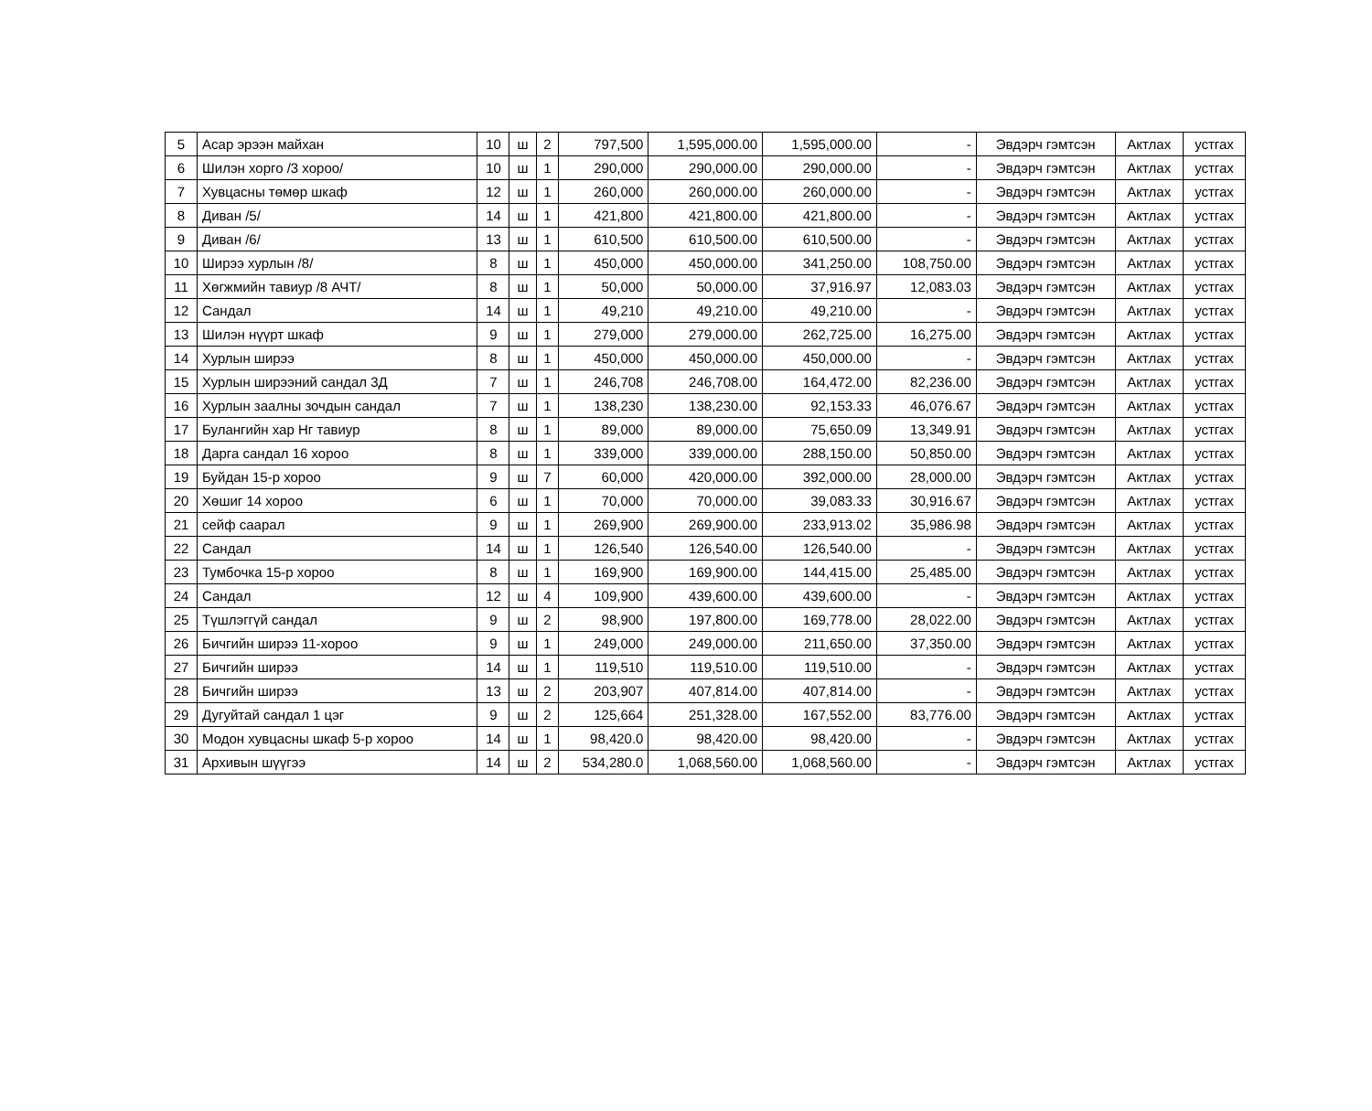| 5 | Асар эрээн майхан | 10 | ш | 2 | 797,500 | 1,595,000.00 | 1,595,000.00 | - | Эвдэрч гэмтсэн | Актлах | устгах |
| 6 | Шилэн хорго /3 хороо/ | 10 | ш | 1 | 290,000 | 290,000.00 | 290,000.00 | - | Эвдэрч гэмтсэн | Актлах | устгах |
| 7 | Хувцасны төмөр шкаф | 12 | ш | 1 | 260,000 | 260,000.00 | 260,000.00 | - | Эвдэрч гэмтсэн | Актлах | устгах |
| 8 | Диван /5/ | 14 | ш | 1 | 421,800 | 421,800.00 | 421,800.00 | - | Эвдэрч гэмтсэн | Актлах | устгах |
| 9 | Диван /6/ | 13 | ш | 1 | 610,500 | 610,500.00 | 610,500.00 | - | Эвдэрч гэмтсэн | Актлах | устгах |
| 10 | Ширээ хурлын /8/ | 8 | ш | 1 | 450,000 | 450,000.00 | 341,250.00 | 108,750.00 | Эвдэрч гэмтсэн | Актлах | устгах |
| 11 | Хөгжмийн тавиур /8 АЧТ/ | 8 | ш | 1 | 50,000 | 50,000.00 | 37,916.97 | 12,083.03 | Эвдэрч гэмтсэн | Актлах | устгах |
| 12 | Сандал | 14 | ш | 1 | 49,210 | 49,210.00 | 49,210.00 | - | Эвдэрч гэмтсэн | Актлах | устгах |
| 13 | Шилэн нүүрт шкаф | 9 | ш | 1 | 279,000 | 279,000.00 | 262,725.00 | 16,275.00 | Эвдэрч гэмтсэн | Актлах | устгах |
| 14 | Хурлын ширээ | 8 | ш | 1 | 450,000 | 450,000.00 | 450,000.00 | - | Эвдэрч гэмтсэн | Актлах | устгах |
| 15 | Хурлын ширээний сандал 3Д | 7 | ш | 1 | 246,708 | 246,708.00 | 164,472.00 | 82,236.00 | Эвдэрч гэмтсэн | Актлах | устгах |
| 16 | Хурлын заалны зочдын сандал | 7 | ш | 1 | 138,230 | 138,230.00 | 92,153.33 | 46,076.67 | Эвдэрч гэмтсэн | Актлах | устгах |
| 17 | Булангийн хар Нг тавиур | 8 | ш | 1 | 89,000 | 89,000.00 | 75,650.09 | 13,349.91 | Эвдэрч гэмтсэн | Актлах | устгах |
| 18 | Дарга сандал 16 хороо | 8 | ш | 1 | 339,000 | 339,000.00 | 288,150.00 | 50,850.00 | Эвдэрч гэмтсэн | Актлах | устгах |
| 19 | Буйдан 15-р хороо | 9 | ш | 7 | 60,000 | 420,000.00 | 392,000.00 | 28,000.00 | Эвдэрч гэмтсэн | Актлах | устгах |
| 20 | Хөшиг 14 хороо | 6 | ш | 1 | 70,000 | 70,000.00 | 39,083.33 | 30,916.67 | Эвдэрч гэмтсэн | Актлах | устгах |
| 21 | сейф саарал | 9 | ш | 1 | 269,900 | 269,900.00 | 233,913.02 | 35,986.98 | Эвдэрч гэмтсэн | Актлах | устгах |
| 22 | Сандал | 14 | ш | 1 | 126,540 | 126,540.00 | 126,540.00 | - | Эвдэрч гэмтсэн | Актлах | устгах |
| 23 | Тумбочка 15-р хороо | 8 | ш | 1 | 169,900 | 169,900.00 | 144,415.00 | 25,485.00 | Эвдэрч гэмтсэн | Актлах | устгах |
| 24 | Сандал | 12 | ш | 4 | 109,900 | 439,600.00 | 439,600.00 | - | Эвдэрч гэмтсэн | Актлах | устгах |
| 25 | Түшлэггүй сандал | 9 | ш | 2 | 98,900 | 197,800.00 | 169,778.00 | 28,022.00 | Эвдэрч гэмтсэн | Актлах | устгах |
| 26 | Бичгийн ширээ 11-хороо | 9 | ш | 1 | 249,000 | 249,000.00 | 211,650.00 | 37,350.00 | Эвдэрч гэмтсэн | Актлах | устгах |
| 27 | Бичгийн ширээ | 14 | ш | 1 | 119,510 | 119,510.00 | 119,510.00 | - | Эвдэрч гэмтсэн | Актлах | устгах |
| 28 | Бичгийн ширээ | 13 | ш | 2 | 203,907 | 407,814.00 | 407,814.00 | - | Эвдэрч гэмтсэн | Актлах | устгах |
| 29 | Дугуйтай сандал 1 цэг | 9 | ш | 2 | 125,664 | 251,328.00 | 167,552.00 | 83,776.00 | Эвдэрч гэмтсэн | Актлах | устгах |
| 30 | Модон хувцасны шкаф 5-р хороо | 14 | ш | 1 | 98,420.0 | 98,420.00 | 98,420.00 | - | Эвдэрч гэмтсэн | Актлах | устгах |
| 31 | Архивын шүүгээ | 14 | ш | 2 | 534,280.0 | 1,068,560.00 | 1,068,560.00 | - | Эвдэрч гэмтсэн | Актлах | устгах |